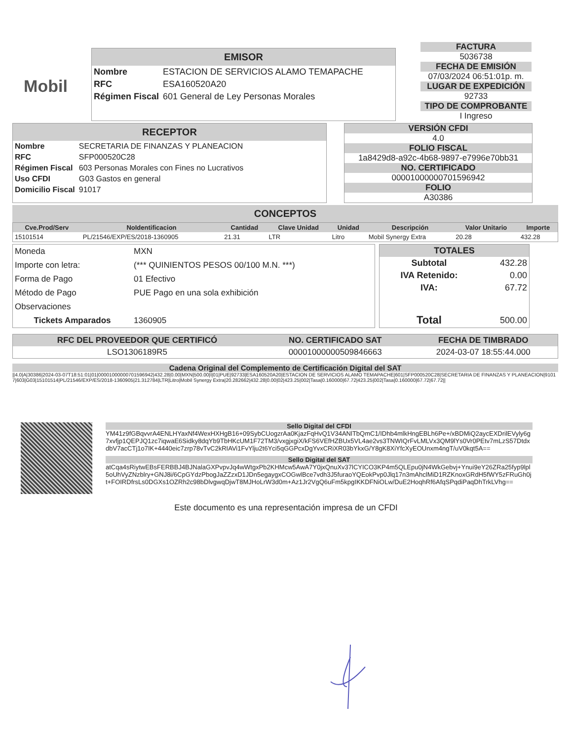Mobil
EMISOR
| Nombre | ESTACION DE SERVICIOS ALAMO TEMAPACHE |
| RFC | ESA160520A20 |
| Régimen Fiscal | 601 General de Ley Personas Morales |
FACTURA
5036738
FECHA DE EMISIÓN
07/03/2024 06:51:01p. m.
LUGAR DE EXPEDICIÓN
92733
TIPO DE COMPROBANTE
I Ingreso
RECEPTOR
| Nombre | SECRETARIA DE FINANZAS Y PLANEACION |
| RFC | SFP000520C28 |
| Régimen Fiscal | 603 Personas Morales con Fines no Lucrativos |
| Uso CFDI | G03 Gastos en general |
| Domicilio Fiscal | 91017 |
VERSIÓN CFDI
4.0
FOLIO FISCAL
1a8429d8-a92c-4b68-9897-e7996e70bb31
NO. CERTIFICADO
00001000000701596942
FOLIO
A30386
CONCEPTOS
| Cve.Prod/Serv | NoIdentificacion | Cantidad | Clave Unidad | Unidad | Descripción | Valor Unitario | Importe |
| --- | --- | --- | --- | --- | --- | --- | --- |
| 15101514 | PL/21546/EXP/ES/2018-1360905 | 21.31 | LTR | Litro | Mobil Synergy Extra | 20.28 | 432.28 |
| Moneda | MXN |
| Importe con letra: | (*** QUINIENTOS PESOS 00/100 M.N. ***) |
| Forma de Pago | 01 Efectivo |
| Método de Pago | PUE Pago en una sola exhibición |
| Observaciones | |
| Tickets Amparados | 1360905 |
| TOTALES | |
| --- | --- |
| Subtotal | 432.28 |
| IVA Retenido: | 0.00 |
| IVA: | 67.72 |
| Total | 500.00 |
| RFC DEL PROVEEDOR QUE CERTIFICÓ | NO. CERTIFICADO SAT | FECHA DE TIMBRADO |
| --- | --- | --- |
| LSO1306189R5 | 00001000000509846663 | 2024-03-07 18:55:44.000 |
Cadena Original del Complemento de Certificación Digital del SAT
||4.0|A|30386|2024-03-07T18:51:01|01|00001000000701596942|432.28|0.00|MXN|500.00|I|01|PUE|92733|ESA160520A20|ESTACION DE SERVICIOS ALAMO TEMAPACHE|601|SFP000520C28|SECRETARIA DE FINANZAS Y PLANEACION|91017|603|G03|15101514|PL/21546/EXP/ES/2018-1360905|21.312784|LTR|Litro|Mobil Synergy Extra|20.282662|432.28|0.00|02|423.25|002|Tasa|0.160000|67.72|423.25|002|Tasa|0.160000|67.72|67.72||
Sello Digital del CFDI
YM41z9fGBqvvrA4ENLHYaxNf4WexHXHgB16+09SybCUogzrAa0KjazFqHvQ1V34ANlTbQmC1/IDhb4mlkHngEBLh6Pe+/xBDMiQ2aycEXDrilEVyly6g7xvfjp1QEPJQ1zc7iqwaE6Sidky8dqYb9TbHKcUM1F72TM3/vxgjxgiX/kFS6VEfHZBUx5VL4ae2vs3TNWIQrFvLMLVx3QM9lYs0Vr0PEtv7mLzS57DtdxdbV7acCTj1o7IK+4440eic7zrp78vTvC2kRIAVi1FvYlju2t6Yci5qGGPcxDgYvxCRiXR03bYkxG/Y8gK8XiYfcXyEOUnxm4ngT/uV0kqt5A==
Sello Digital del SAT
atCqa4sRiytwEBsFERBBJ4BJNalaGXPvpvJq4wWtgxPb2KHMcw5AwA7Y0jxQnuXv37lCYICO3KP4m5QLEpu0jN4WkGebvj+Ynui9eY26ZRa25fyp9lpl5oUhVyZNzblry+GNJ8i/6CpGYdzPbogJaZZzxD1JDn5egaygxCOGwlBce7vdh3J5furaoYQEokPvp0Jlq17n3mAhclMiD1RZKnoxGRdH5fWY5zFRuGh0jt+FOIRDfrsLs0DGXs1OZRh2c98bDlvgwqDjwT8MJHoLrW3d0m+Az1Jr2VgQ6uFm5kpgIKKDFNiOLw/DuE2HoqhRf6AfqSPqdiPaqDhTrkLVhg==
Este documento es una representación impresa de un CFDI